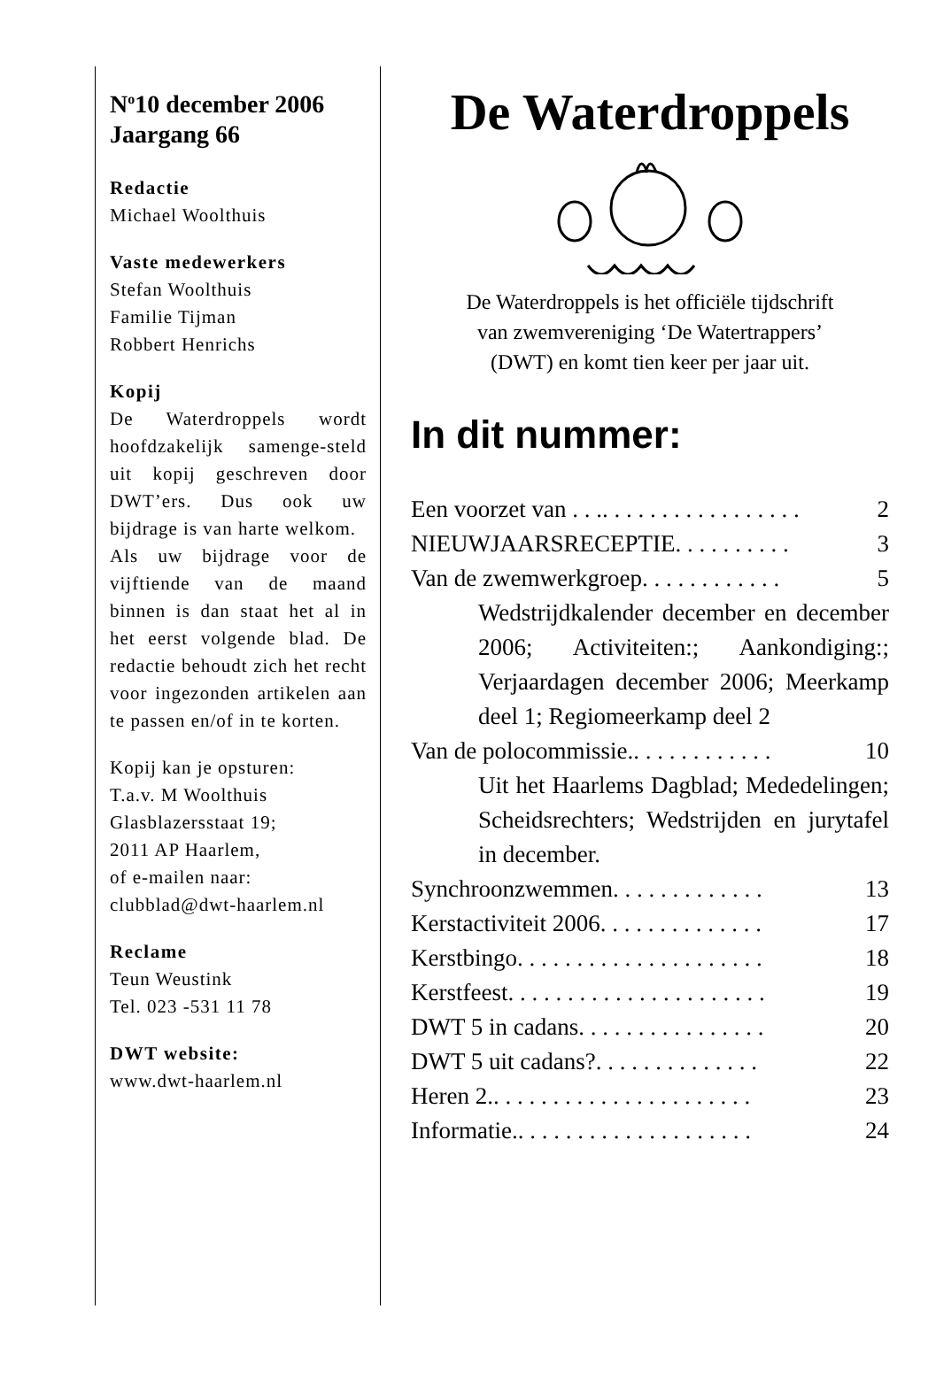N<sup>o</sup>10 december 2006
Jaargang 66
Redactie
Michael Woolthuis
Vaste medewerkers
Stefan Woolthuis
Familie Tijman
Robbert Henrichs
Kopij
De Waterdroppels wordt hoofdzakelijk samenge-steld uit kopij geschreven door DWT’ers. Dus ook uw bijdrage is van harte welkom.
Als uw bijdrage voor de vijftiende van de maand binnen is dan staat het al in het eerst volgende blad. De redactie behoudt zich het recht voor ingezonden artikelen aan te passen en/of in te korten.
Kopij kan je opsturen:
T.a.v. M Woolthuis
Glasblazersstaat 19;
2011 AP Haarlem,
of e-mailen naar:
clubblad@dwt-haarlem.nl
Reclame
Teun Weustink
Tel. 023 -531 11 78
DWT website:
www.dwt-haarlem.nl
De Waterdroppels
De Waterdroppels is het officiële tijdschrift
van zwemvereniging ‘De Watertrappers’
(DWT) en komt tien keer per jaar uit.
In dit nummer:
Een voorzet van . . .. . . . . . . . . . . . . . . . . 2
NIEUWJAARSRECEPTIE. . . . . . . . . . 3
Van de zwemwerkgroep. . . . . . . . . . . . 5
Wedstrijdkalender december en december 2006; Activiteiten:; Aankondiging:; Verjaardagen december 2006; Meerkamp deel 1; Regiomeerkamp deel 2
Van de polocommissie.. . . . . . . . . . . . 10
Uit het Haarlems Dagblad; Mededelingen; Scheidsrechters; Wedstrijden en jurytafel in december.
Synchroonzwemmen. . . . . . . . . . . . . 13
Kerstactiviteit 2006. . . . . . . . . . . . . . 17
Kerstbingo. . . . . . . . . . . . . . . . . . . . . 18
Kerstfeest. . . . . . . . . . . . . . . . . . . . . . 19
DWT 5 in cadans. . . . . . . . . . . . . . . . 20
DWT 5 uit cadans?. . . . . . . . . . . . . . 22
Heren 2.. . . . . . . . . . . . . . . . . . . . . . 23
Informatie.. . . . . . . . . . . . . . . . . . . . 24